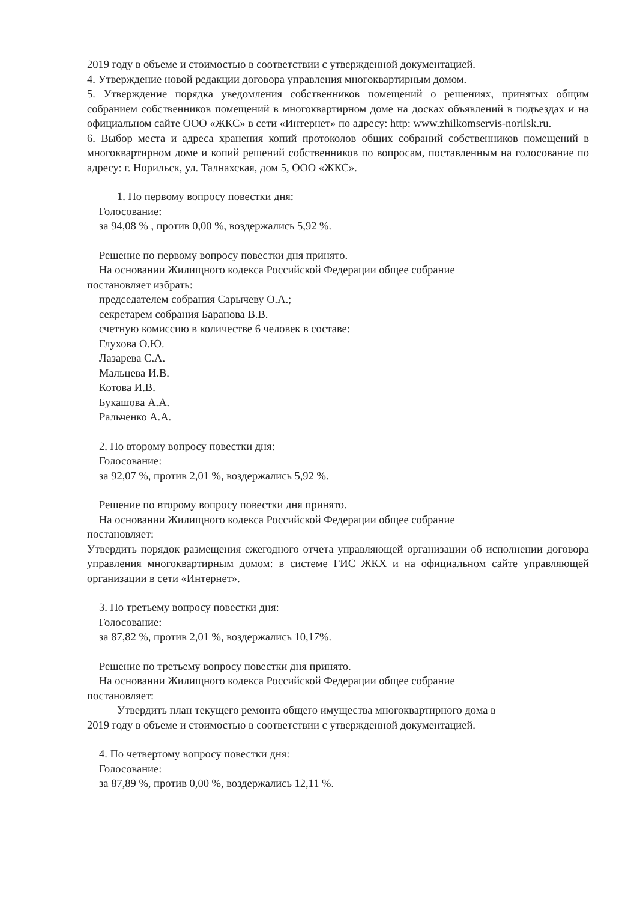2019 году в объеме и стоимостью в соответствии с утвержденной документацией.
4. Утверждение новой редакции договора управления многоквартирным домом.
5. Утверждение порядка уведомления собственников помещений о решениях, принятых общим собранием собственников помещений в многоквартирном доме на досках объявлений в подъездах и на официальном сайте ООО «ЖКС» в сети «Интернет» по адресу: http: www.zhilkomservis-norilsk.ru.
6. Выбор места и адреса хранения копий протоколов общих собраний собственников помещений в многоквартирном доме и копий решений собственников по вопросам, поставленным на голосование по адресу: г. Норильск, ул. Талнахская, дом 5, ООО «ЖКС».
1. По первому вопросу повестки дня:
Голосование:
за 94,08 % , против 0,00 %, воздержались 5,92 %.
Решение по первому вопросу повестки дня принято.
На основании Жилищного кодекса Российской Федерации общее собрание
постановляет избрать:
председателем собрания Сарычеву О.А.;
секретарем собрания Баранова В.В.
счетную комиссию в количестве 6 человек в составе:
Глухова О.Ю.
Лазарева С.А.
Мальцева И.В.
Котова И.В.
Букашова А.А.
Ральченко А.А.
2. По второму вопросу повестки дня:
Голосование:
за 92,07 %, против 2,01 %, воздержались 5,92 %.
Решение по второму вопросу повестки дня принято.
На основании Жилищного кодекса Российской Федерации общее собрание
постановляет:
Утвердить порядок размещения ежегодного отчета управляющей организации об исполнении договора управления многоквартирным домом: в системе ГИС ЖКХ и на официальном сайте управляющей организации в сети «Интернет».
3. По третьему вопросу повестки дня:
Голосование:
за 87,82 %, против 2,01 %, воздержались 10,17%.
Решение по третьему вопросу повестки дня принято.
На основании Жилищного кодекса Российской Федерации общее собрание
постановляет:
Утвердить план текущего ремонта общего имущества многоквартирного дома в
2019 году в объеме и стоимостью в соответствии с утвержденной документацией.
4. По четвертому вопросу повестки дня:
Голосование:
за 87,89 %, против 0,00 %, воздержались 12,11 %.